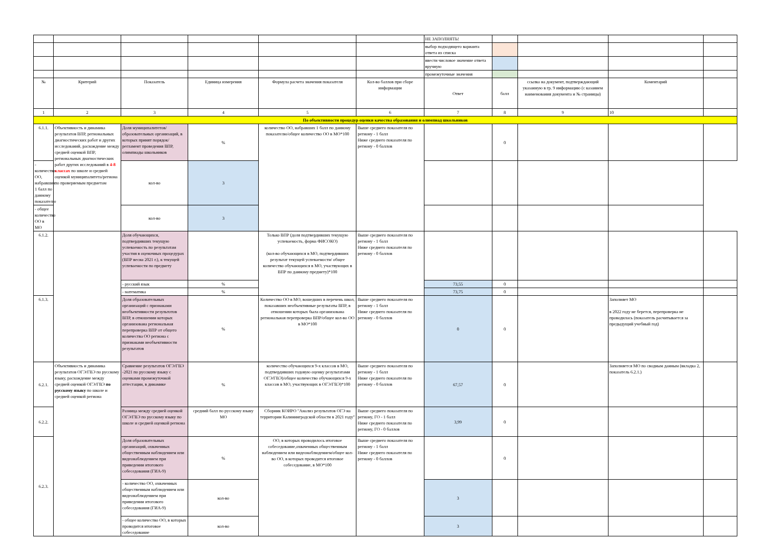| | | | | | | НЕ ЗАПОЛНЯТЬ! | | | | |
| | | | | | | выбор подходящего варианта ответа из списка | | | | |
| | | | | | | ввести числовое значение ответа вручную | | | | |
| | | | | | | промежуточные значения | | | | |
| № | Критерий | Показатель | Единица измерения | Формула расчета значения показателя | Кол-во баллов при сборе информации | Ответ | балл | ссылка на документ, подтверждающий указанную в гр. 9 информацию (с казанием наименования документа и № страницы) | Коментарий | |
| 1 | 2 | 3 | 4 | 5 | 6 | 7 | 8 | 9 | 10 | |
| По объективности процедур оценки качества образования и олимпиад школьников | | | | | | | | | | |
| 6.1.1. | Объективность и динамика результатов ВПР, региональных диагностических работ и других исследований, расхождение между средней оценкой ВПР, региональных диагностических работ других исследований в 4-8 классах по школе и средней оценкой муниципалитета/региона по проверяемым предметам | Доля муниципалитетов/ образовательных организаций, в которых принят порядок/ регламент проведения ВПР, олимпиады школьников | % | количество ОО, набравших 1 балл по данному показателю/общее количество ОО в МО*100 | Выше среднего показателя по региону - 1 балл Ниже среднего показателя по региону - 0 баллов | | 0 | | | |
| - количество ОО, набравших 1 балл по данному показателю | | кол-во | 3 | | | | | | | |
| - общее количество ОО в МО | | кол-во | 3 | | | | | | | |
| 6.1.2. | | Доля обучающихся, подтвердивших текущую успеваемость по результатам участия в оценочных процедурах (ВПР весна 2021 г.), к текущей успеваемости по предмету | | Только ВПР (доля подтвердивших текущую успеваемость, форма ФИСОКО) (кол-во обучающихся в МО, подтвердивших результат текущей успеваемости/ общее количество обучающихся в МО, участвующих в ВПР по данному предмету)*100 | Выше среднего показателя по региону - 1 балл Ниже среднего показателя по региону - 0 баллов | | | | | |
| | | - русский язык | % | | | 73,55 | 0 | | | |
| | | - математика | % | | | 73,75 | 0 | | | |
| 6.1.3. | | Доля образовательных организаций с признаками необъективности результотов ВПР, в отношении которых организована региональная перепроверка ВПР от общего количества ОО региона с признаками необъективности результатов | % | Количество ОО в МО, вошедших в перечень школ, показавших необъективные результаты ВПР, в отношении которых была организована региональная перепроверка ВПР/общее кол-во ОО в МО*100 | Выше среднего показателя по региону - 1 балл Ниже среднего показателя по региону - 0 баллов | 0 | 0 | | Заполняет МО в 2022 году не берется, перепроверка не проводилась (показатель расчитывается за предыдущий учебный год) | |
| 6.2.1. | Объективность и динамика результатов ОГЭ/ГВЭ по русскому языку, расхождение между средней оценкой ОГЭ/ГВЭ по русскому языку по школе и средней оценкой региона | Сравнение результатов ОГЭ/ГВЭ -2021 по русскому языку с оценками промежуточной аттестации, в динамике | % | количество обучающихся 9-х классов в МО, подтвердивших годовую оценку результатами ОГЭ/ГВЭ)/общее количество обучающихся 9-х классов в МО, участвующих в ОГЭ/ГВЭ)*100 | Выше среднего показателя по региону - 1 балл Ниже среднего показателя по региону - 0 баллов | 67,57 | 0 | | Заполняется МО по сводным данным (вкладка 2, показатель 6.2.1.) | |
| 6.2.2. | | Разница между средней оценкой ОГЭ/ГВЭ по русскому языку по школе и средней оценкой региона | средний балл по русскому языку МО | Сборник КОИРО "Анализ результатов ОГЭ на территории Калининградской области в 2021 году" | Выше среднего показателя по региону, ГО - 1 балл Ниже среднего показателя по региону, ГО - 0 баллов | 3,99 | 0 | | | |
| 6.2.3. | | Доля образовательных организаций, охваченных общественным наблюдением или видеонаблюдением при приведении итогового собеседования (ГИА-9) | % | ОО, в которых проводилось итоговое собеседование,охваченных общественным наблюдением или видеонаблюдением/общее кол-во ОО, в которых проводится итоговое собеседование, в МО*100 | Выше среднего показателя по региону - 1 балл Ниже среднего показателя по региону - 0 баллов | | 0 | | | |
| | | - количество ОО, охваченных общественным наблюдением или видеонаблюдением при приведении итогового собеседования (ГИА-9) | кол-во | | | 3 | | | | |
| | | - общее количество ОО, в которых проводится итоговое собеседование | кол-во | | | 3 | | | | |